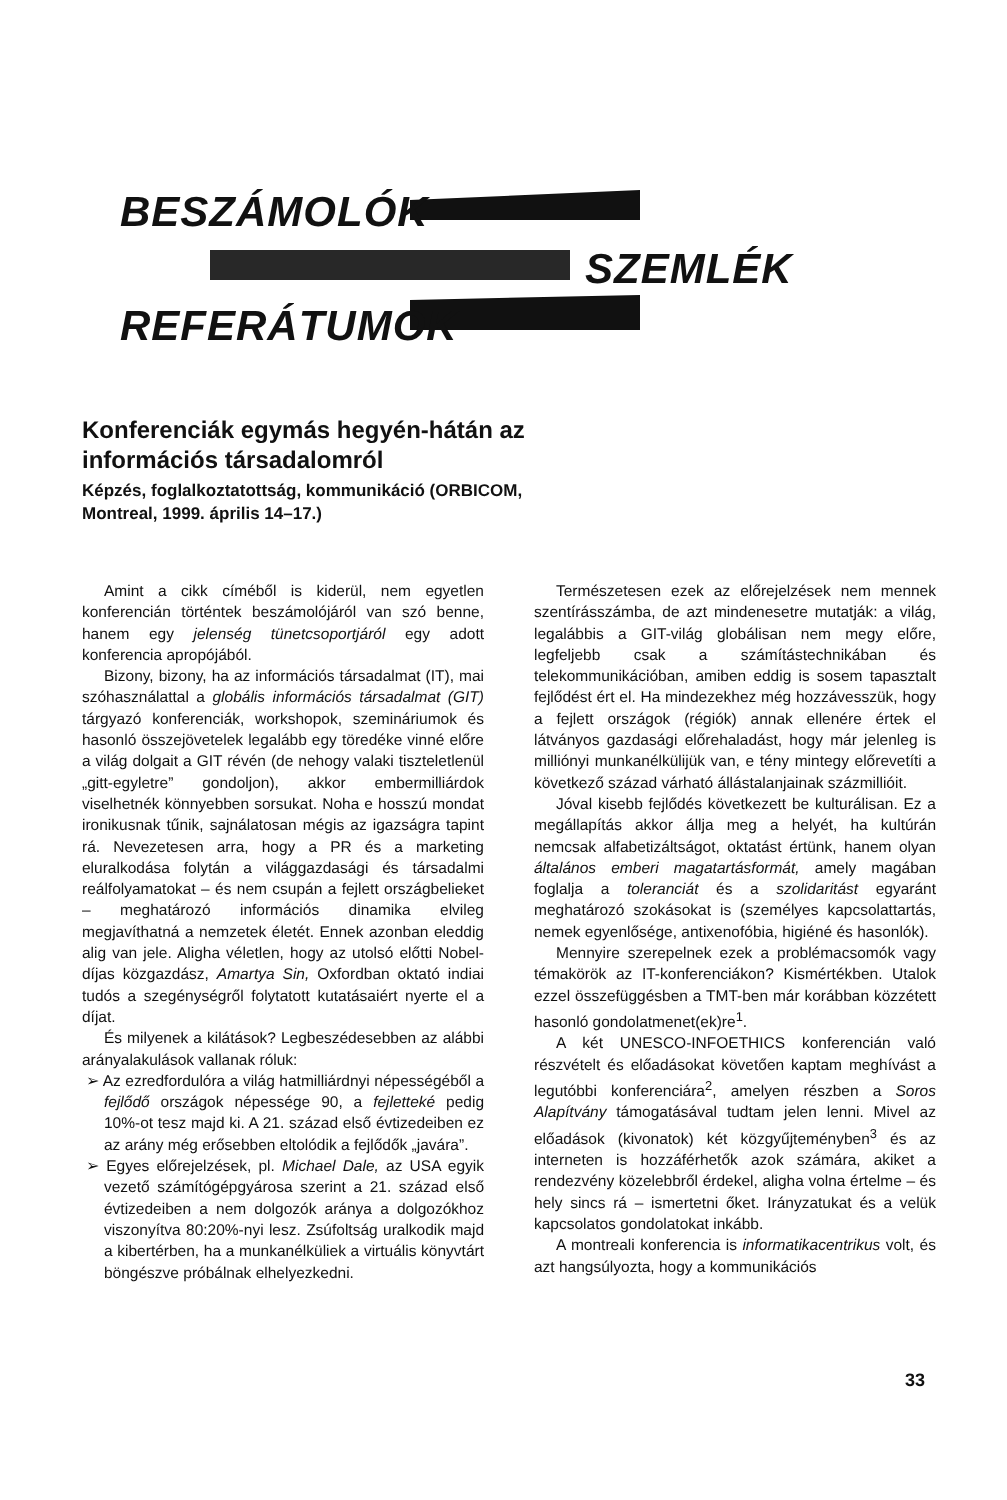BESZÁMOLÓK
SZEMLÉK
REFERÁTUMOK
Konferenciák egymás hegyén-hátán az információs társadalomról
Képzés, foglalkoztatottság, kommunikáció (ORBICOM, Montreal, 1999. április 14–17.)
Amint a cikk címéből is kiderül, nem egyetlen konferencián történtek beszámolójáról van szó benne, hanem egy jelenség tünetcsoportjáról egy adott konferencia apropójából.
Bizony, bizony, ha az információs társadalmat (IT), mai szóhasználattal a globális információs társadalmat (GIT) tárgyazó konferenciák, workshopok, szemináriumok és hasonló összejövetelek legalább egy töredéke vinné előre a világ dolgait a GIT révén (de nehogy valaki tiszteletlenül „gitt-egyletre” gondoljon), akkor embermilliárdok viselhetnék könnyebben sorsukat. Noha e hosszú mondat ironikusnak tűnik, sajnálatosan mégis az igazságra tapint rá. Nevezetesen arra, hogy a PR és a marketing eluralkodása folytán a világgazdasági és társadalmi reálfolyamatokat – és nem csupán a fejlett országbelieket – meghatározó információs dinamika elvileg megjavíthatná a nemzetek életét. Ennek azonban eleddig alig van jele. Aligha véletlen, hogy az utolsó előtti Nobel-díjas közgazdász, Amartya Sin, Oxfordban oktató indiai tudós a szegénységről folytatott kutatásaiért nyerte el a díjat.
És milyenek a kilátások? Legbeszédesebben az alábbi arányalakulások vallanak róluk:
➢ Az ezredfordulóra a világ hatmilliárdnyi népességéből a fejlődő országok népessége 90, a fejletteké pedig 10%-ot tesz majd ki. A 21. század első évtizedeiben ez az arány még erősebben eltolódik a fejlődők „javára”.
➢ Egyes előrejelzések, pl. Michael Dale, az USA egyik vezető számítógépgyárosa szerint a 21. század első évtizedeiben a nem dolgozók aránya a dolgozókhoz viszonyítva 80:20%-nyi lesz. Zsúfoltság uralkodik majd a kibertérben, ha a munkanélküliek a virtuális könyvtárt böngészve próbálnak elhelyezkedni.
Természetesen ezek az előrejelzések nem mennek szentírásszámba, de azt mindenesetre mutatják: a világ, legalábbis a GIT-világ globálisan nem megy előre, legfeljebb csak a számítástechnikában és telekommunikációban, amiben eddig is sosem tapasztalt fejlődést ért el. Ha mindezekhez még hozzávesszük, hogy a fejlett országok (régiók) annak ellenére értek el látványos gazdasági előrehaladást, hogy már jelenleg is milliónyi munkanélkülijük van, e tény mintegy előrevetíti a következő század várható állástalanjainak százmillióit.
Jóval kisebb fejlődés következett be kulturálisan. Ez a megállapítás akkor állja meg a helyét, ha kultúrán nemcsak alfabetizáltságot, oktatást értünk, hanem olyan általános emberi magatartásformát, amely magában foglalja a toleranciát és a szolidaritást egyaránt meghatározó szokásokat is (személyes kapcsolattartás, nemek egyenlősége, antixenofóbia, higiéné és hasonlók).
Mennyire szerepelnek ezek a problémacsomók vagy témakörök az IT-konferenciákon? Kismértékben. Utalok ezzel összefüggésben a TMT-ben már korábban közzétett hasonló gondolatmenet(ek)re<sup>1</sup>.
A két UNESCO-INFOETHICS konferencián való részvételt és előadásokat követően kaptam meghívást a legutóbbi konferenciára<sup>2</sup>, amelyen részben a Soros Alapítvány támogatásával tudtam jelen lenni. Mivel az előadások (kivonatok) két közgyűjteményben<sup>3</sup> és az interneten is hozzáférhetők azok számára, akiket a rendezvény közelebbről érdekel, aligha volna értelme – és hely sincs rá – ismertetni őket. Irányzatukat és a velük kapcsolatos gondolatokat inkább.
A montreali konferencia is informatikacentrikus volt, és azt hangsúlyozta, hogy a kommunikációs
33